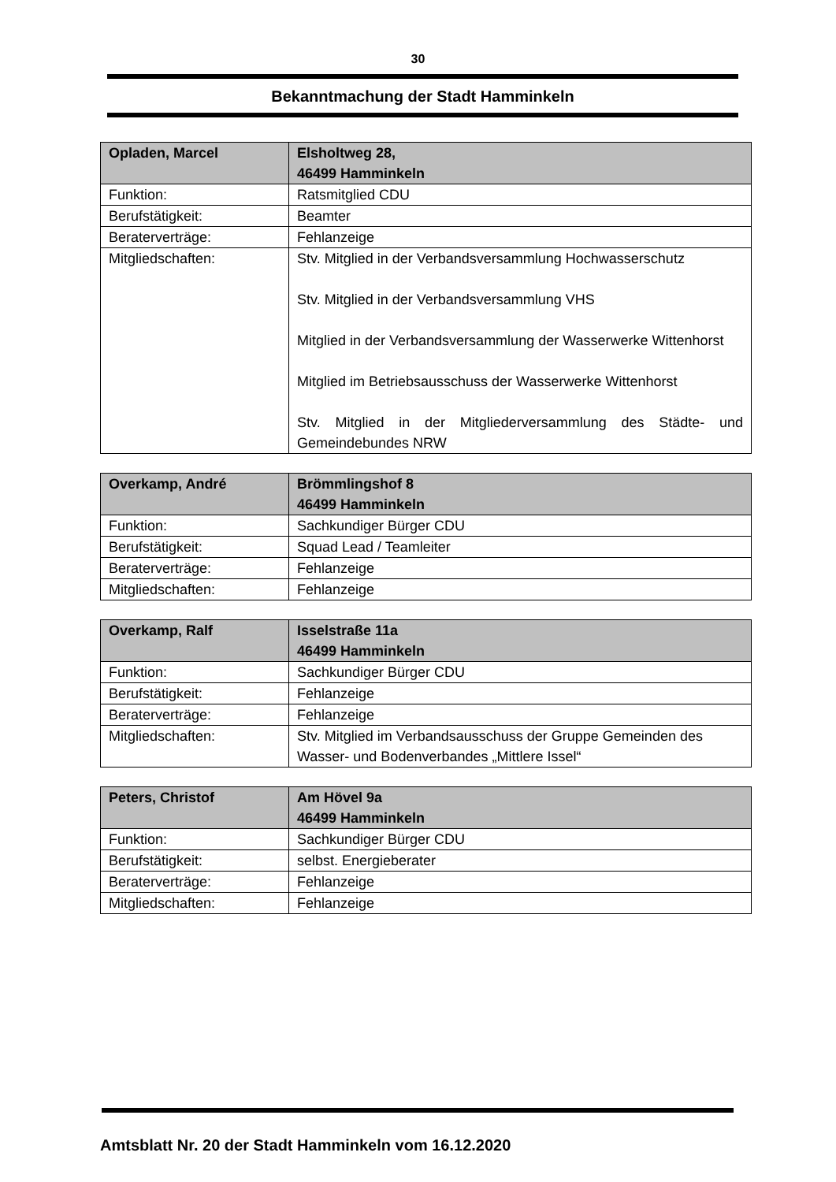30
Bekanntmachung der Stadt Hamminkeln
| Opladen, Marcel | Elsholtweg 28, 46499 Hamminkeln |
| --- | --- |
| Funktion: | Ratsmitglied CDU |
| Berufstätigkeit: | Beamter |
| Beraterverträge: | Fehlanzeige |
| Mitgliedschaften: | Stv. Mitglied in der Verbandsversammlung Hochwasserschutz Stv. Mitglied in der Verbandsversammlung VHS Mitglied in der Verbandsversammlung der Wasserwerke Wittenhorst Mitglied im Betriebsausschuss der Wasserwerke Wittenhorst Stv. Mitglied in der Mitgliederversammlung des Städte- und Gemeindebundes NRW |
| Overkamp, André | Brömmlingshof 8 46499 Hamminkeln |
| --- | --- |
| Funktion: | Sachkundiger Bürger CDU |
| Berufstätigkeit: | Squad Lead / Teamleiter |
| Beraterverträge: | Fehlanzeige |
| Mitgliedschaften: | Fehlanzeige |
| Overkamp, Ralf | Isselstraße 11a 46499 Hamminkeln |
| --- | --- |
| Funktion: | Sachkundiger Bürger CDU |
| Berufstätigkeit: | Fehlanzeige |
| Beraterverträge: | Fehlanzeige |
| Mitgliedschaften: | Stv. Mitglied im Verbandsausschuss der Gruppe Gemeinden des Wasser- und Bodenverbandes „Mittlere Issel“ |
| Peters, Christof | Am Hövel 9a 46499 Hamminkeln |
| --- | --- |
| Funktion: | Sachkundiger Bürger CDU |
| Berufstätigkeit: | selbst. Energieberater |
| Beraterverträge: | Fehlanzeige |
| Mitgliedschaften: | Fehlanzeige |
Amtsblatt Nr. 20 der Stadt Hamminkeln vom 16.12.2020